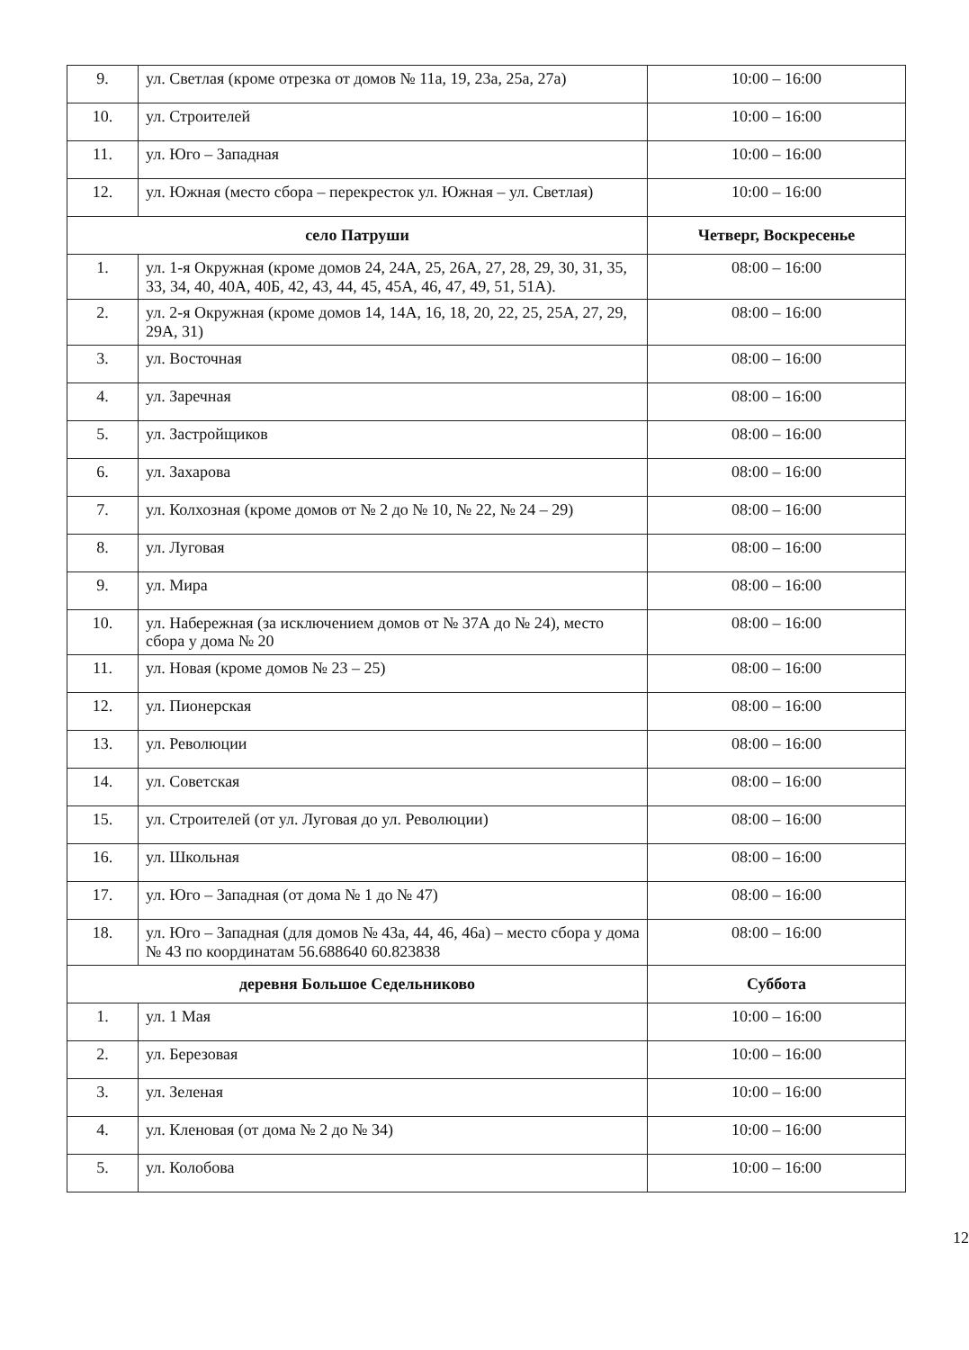| 9. | ул. Светлая (кроме отрезка от домов № 11а, 19, 23а, 25а, 27а) | 10:00 – 16:00 |
| 10. | ул. Строителей | 10:00 – 16:00 |
| 11. | ул. Юго – Западная | 10:00 – 16:00 |
| 12. | ул. Южная (место сбора – перекресток ул. Южная – ул. Светлая) | 10:00 – 16:00 |
| село Патруши | | Четверг, Воскресенье |
| 1. | ул. 1-я Окружная (кроме домов 24, 24А, 25, 26А, 27, 28, 29, 30, 31, 35, 33, 34, 40, 40А, 40Б, 42, 43, 44, 45, 45А, 46, 47, 49, 51, 51А). | 08:00 – 16:00 |
| 2. | ул. 2-я Окружная (кроме домов 14, 14А, 16, 18, 20, 22, 25, 25А, 27, 29, 29А, 31) | 08:00 – 16:00 |
| 3. | ул. Восточная | 08:00 – 16:00 |
| 4. | ул. Заречная | 08:00 – 16:00 |
| 5. | ул. Застройщиков | 08:00 – 16:00 |
| 6. | ул. Захарова | 08:00 – 16:00 |
| 7. | ул. Колхозная (кроме домов от № 2 до № 10, № 22, № 24 – 29) | 08:00 – 16:00 |
| 8. | ул. Луговая | 08:00 – 16:00 |
| 9. | ул. Мира | 08:00 – 16:00 |
| 10. | ул. Набережная (за исключением домов от № 37А до № 24), место сбора у дома № 20 | 08:00 – 16:00 |
| 11. | ул. Новая (кроме домов № 23 – 25) | 08:00 – 16:00 |
| 12. | ул. Пионерская | 08:00 – 16:00 |
| 13. | ул. Революции | 08:00 – 16:00 |
| 14. | ул. Советская | 08:00 – 16:00 |
| 15. | ул. Строителей (от ул. Луговая до ул. Революции) | 08:00 – 16:00 |
| 16. | ул. Школьная | 08:00 – 16:00 |
| 17. | ул. Юго – Западная (от дома № 1 до № 47) | 08:00 – 16:00 |
| 18. | ул. Юго – Западная (для домов № 43а, 44, 46, 46а) – место сбора у дома № 43 по координатам 56.688640 60.823838 | 08:00 – 16:00 |
| деревня Большое Седельниково | | Суббота |
| 1. | ул. 1 Мая | 10:00 – 16:00 |
| 2. | ул. Березовая | 10:00 – 16:00 |
| 3. | ул. Зеленая | 10:00 – 16:00 |
| 4. | ул. Кленовая (от дома № 2 до № 34) | 10:00 – 16:00 |
| 5. | ул. Колобова | 10:00 – 16:00 |
12